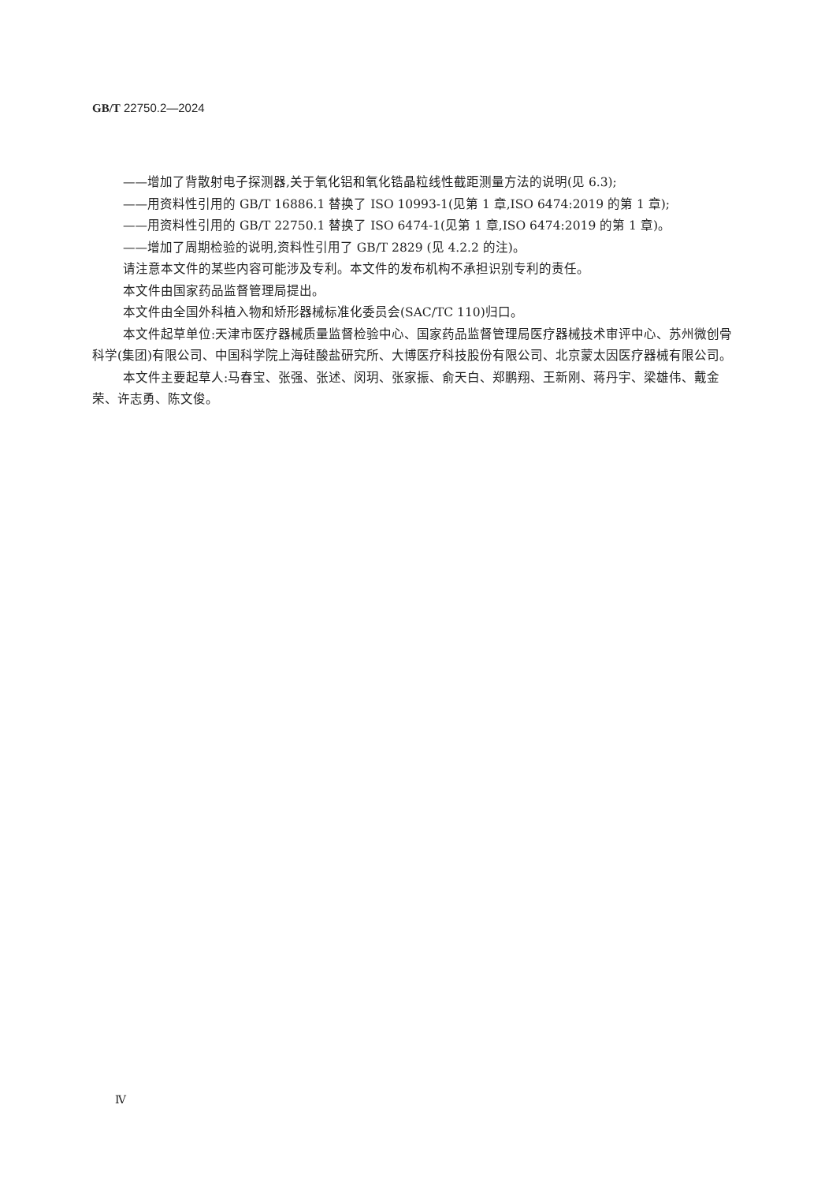GB/T 22750.2—2024
——增加了背散射电子探测器,关于氧化铝和氧化锆晶粒线性截距测量方法的说明(见 6.3);
——用资料性引用的 GB/T 16886.1 替换了 ISO 10993-1(见第 1 章,ISO 6474:2019 的第 1 章);
——用资料性引用的 GB/T 22750.1 替换了 ISO 6474-1(见第 1 章,ISO 6474:2019 的第 1 章)。
——增加了周期检验的说明,资料性引用了 GB/T 2829 (见 4.2.2 的注)。
请注意本文件的某些内容可能涉及专利。本文件的发布机构不承担识别专利的责任。
本文件由国家药品监督管理局提出。
本文件由全国外科植入物和矫形器械标准化委员会(SAC/TC 110)归口。
本文件起草单位:天津市医疗器械质量监督检验中心、国家药品监督管理局医疗器械技术审评中心、苏州微创骨科学(集团)有限公司、中国科学院上海硅酸盐研究所、大博医疗科技股份有限公司、北京蒙太因医疗器械有限公司。
本文件主要起草人:马春宝、张强、张述、闵玥、张家振、俞天白、郑鹏翔、王新刚、蒋丹宇、梁雄伟、戴金荣、许志勇、陈文俊。
Ⅳ